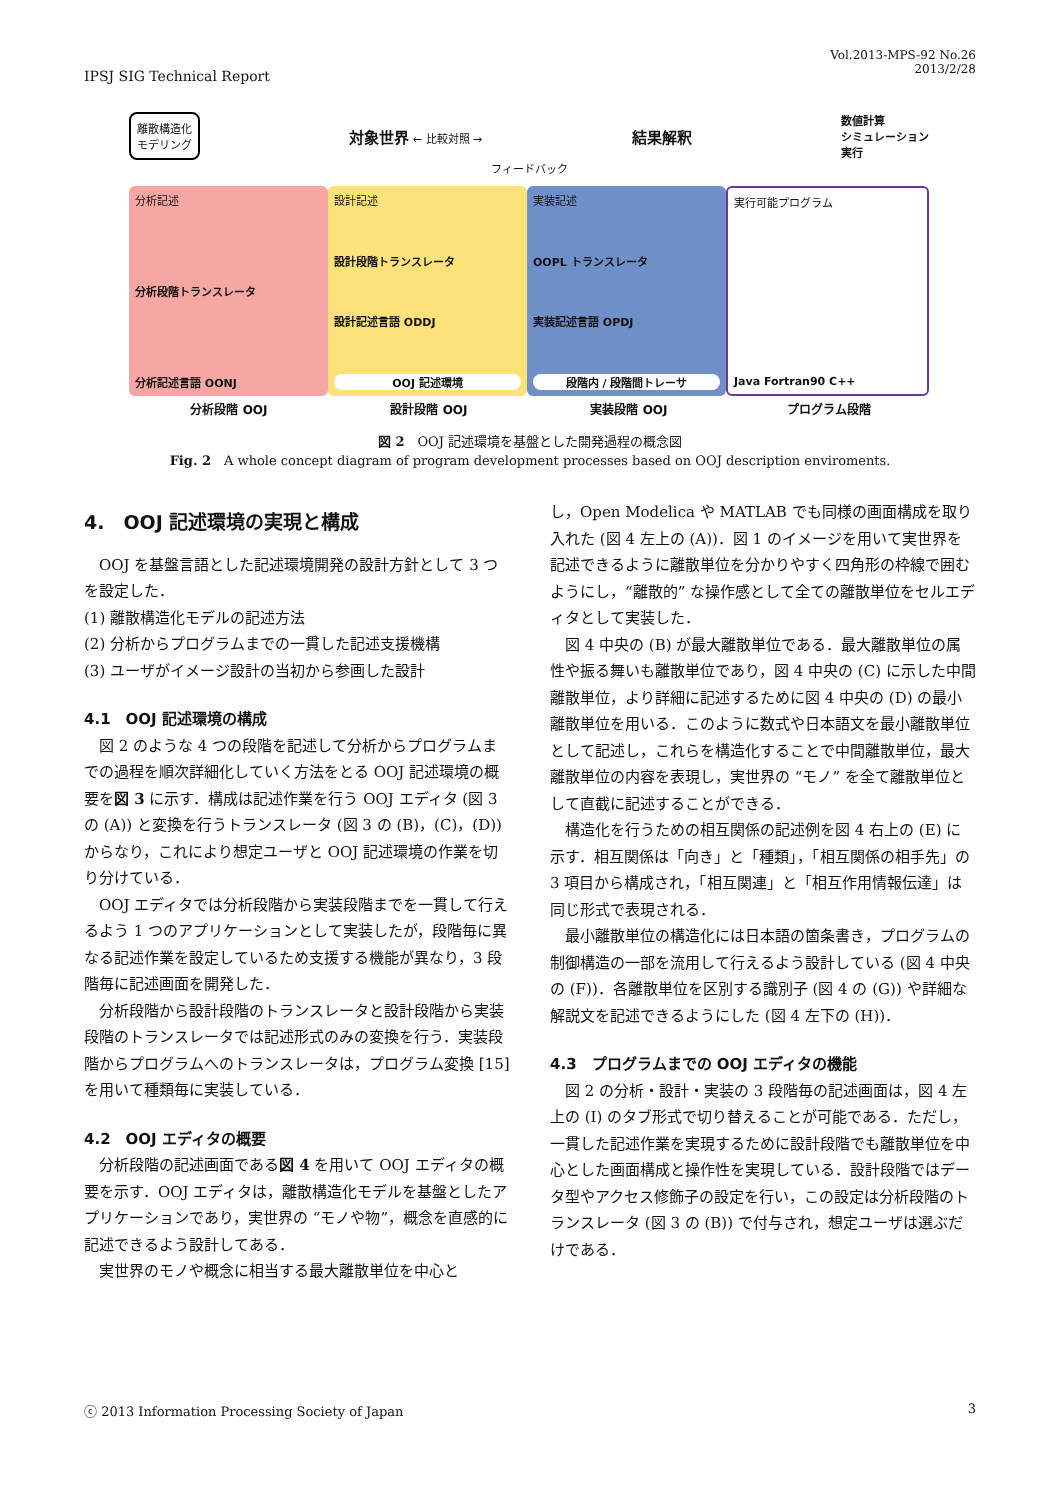IPSJ SIG Technical Report
Vol.2013-MPS-92 No.26
2013/2/28
離散構造化
モデリング
対象世界 ← 比較対照 →
結果解釈
数値計算
シミュレーション
実行
フィードバック
分析記述
分析段階トランスレータ
分析記述言語 OONJ
設計記述
設計段階トランスレータ
設計記述言語 ODDJ
OOJ 記述環境
実装記述
OOPL トランスレータ
実装記述言語 OPDJ
段階内 / 段階間トレーサ
実行可能プログラム
Java Fortran90 C++
分析段階 OOJ 設計段階 OOJ 実装段階 OOJ プログラム段階
図 2　OOJ 記述環境を基盤とした開発過程の概念図
Fig. 2　A whole concept diagram of program development processes based on OOJ description enviroments.
4.　OOJ 記述環境の実現と構成
OOJ を基盤言語とした記述環境開発の設計方針として 3 つを設定した．
(1) 離散構造化モデルの記述方法
(2) 分析からプログラムまでの一貫した記述支援機構
(3) ユーザがイメージ設計の当初から参画した設計
4.1　OOJ 記述環境の構成
図 2 のような 4 つの段階を記述して分析からプログラムまでの過程を順次詳細化していく方法をとる OOJ 記述環境の概要を図 3 に示す．構成は記述作業を行う OOJ エディタ (図 3 の (A)) と変換を行うトランスレータ (図 3 の (B)，(C)，(D)) からなり，これにより想定ユーザと OOJ 記述環境の作業を切り分けている．
OOJ エディタでは分析段階から実装段階までを一貫して行えるよう 1 つのアプリケーションとして実装したが，段階毎に異なる記述作業を設定しているため支援する機能が異なり，3 段階毎に記述画面を開発した．
分析段階から設計段階のトランスレータと設計段階から実装段階のトランスレータでは記述形式のみの変換を行う．実装段階からプログラムへのトランスレータは，プログラム変換 [15] を用いて種類毎に実装している．
4.2　OOJ エディタの概要
分析段階の記述画面である図 4 を用いて OOJ エディタの概要を示す．OOJ エディタは，離散構造化モデルを基盤としたアプリケーションであり，実世界の “モノや物”，概念を直感的に記述できるよう設計してある．
実世界のモノや概念に相当する最大離散単位を中心と
し，Open Modelica や MATLAB でも同様の画面構成を取り入れた (図 4 左上の (A))．図 1 のイメージを用いて実世界を記述できるように離散単位を分かりやすく四角形の枠線で囲むようにし，“離散的” な操作感として全ての離散単位をセルエディタとして実装した．
図 4 中央の (B) が最大離散単位である．最大離散単位の属性や振る舞いも離散単位であり，図 4 中央の (C) に示した中間離散単位，より詳細に記述するために図 4 中央の (D) の最小離散単位を用いる．このように数式や日本語文を最小離散単位として記述し，これらを構造化することで中間離散単位，最大離散単位の内容を表現し，実世界の “モノ” を全て離散単位として直截に記述することができる．
構造化を行うための相互関係の記述例を図 4 右上の (E) に示す．相互関係は「向き」と「種類」，「相互関係の相手先」の 3 項目から構成され，「相互関連」と「相互作用情報伝達」は同じ形式で表現される．
最小離散単位の構造化には日本語の箇条書き，プログラムの制御構造の一部を流用して行えるよう設計している (図 4 中央の (F))．各離散単位を区別する識別子 (図 4 の (G)) や詳細な解説文を記述できるようにした (図 4 左下の (H))．
4.3　プログラムまでの OOJ エディタの機能
図 2 の分析・設計・実装の 3 段階毎の記述画面は，図 4 左上の (I) のタブ形式で切り替えることが可能である．ただし，一貫した記述作業を実現するために設計段階でも離散単位を中心とした画面構成と操作性を実現している．設計段階ではデータ型やアクセス修飾子の設定を行い，この設定は分析段階のトランスレータ (図 3 の (B)) で付与され，想定ユーザは選ぶだけである．
ⓒ 2013 Information Processing Society of Japan
3